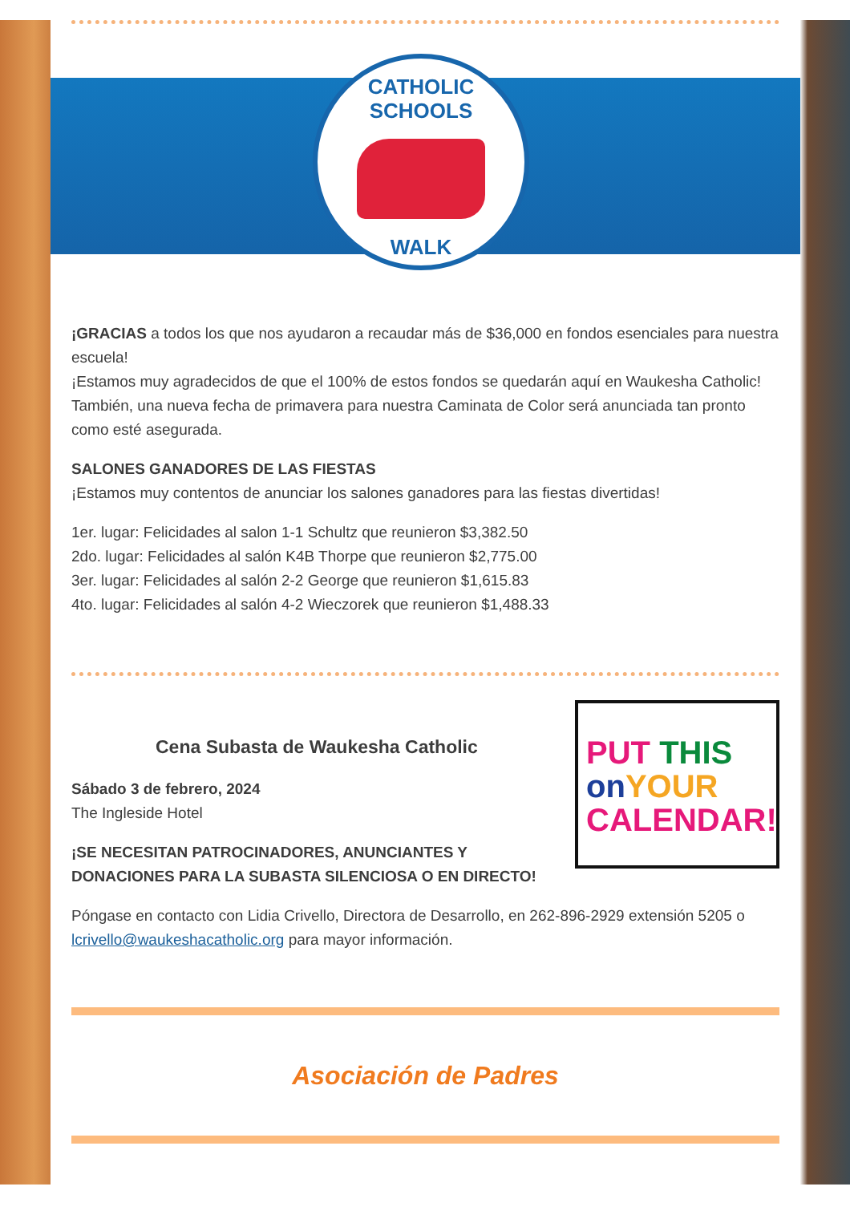CATHOLIC SCHOOLS
WALK
¡GRACIAS a todos los que nos ayudaron a recaudar más de $36,000 en fondos esenciales para nuestra escuela!
¡Estamos muy agradecidos de que el 100% de estos fondos se quedarán aquí en Waukesha Catholic!
También, una nueva fecha de primavera para nuestra Caminata de Color será anunciada tan pronto como esté asegurada.
SALONES GANADORES DE LAS FIESTAS
¡Estamos muy contentos de anunciar los salones ganadores para las fiestas divertidas!
1er. lugar: Felicidades al salon 1-1 Schultz que reunieron $3,382.50
2do. lugar: Felicidades al salón K4B Thorpe que reunieron $2,775.00
3er. lugar: Felicidades al salón 2-2 George que reunieron $1,615.83
4to. lugar: Felicidades al salón 4-2 Wieczorek que reunieron $1,488.33
PUT THIS
on YOUR
CALENDAR!
Cena Subasta de Waukesha Catholic
Sábado 3 de febrero, 2024
The Ingleside Hotel
¡SE NECESITAN PATROCINADORES, ANUNCIANTES Y
DONACIONES PARA LA SUBASTA SILENCIOSA O EN DIRECTO!
Póngase en contacto con Lidia Crivello, Directora de Desarrollo, en 262-896-2929 extensión 5205 o lcrivello@waukeshacatholic.org para mayor información.
Asociación de Padres